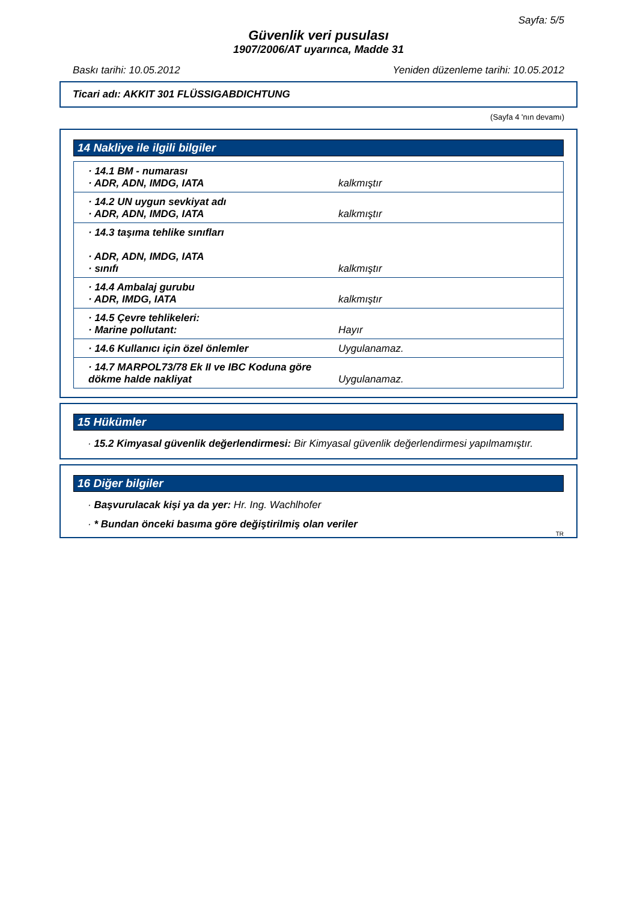Sayfa: 5/5
Güvenlik veri pusulası
1907/2006/AT uyarınca, Madde 31
Baskı tarihi: 10.05.2012 Yeniden düzenleme tarihi: 10.05.2012
Ticari adı: AKKIT 301 FLÜSSIGABDICHTUNG
(Sayfa 4 'nın devamı)
14 Nakliye ile ilgili bilgiler
| · 14.1 BM - numarası · ADR, ADN, IMDG, IATA | kalkmıştır |
| · 14.2 UN uygun sevkiyat adı · ADR, ADN, IMDG, IATA | kalkmıştır |
| · 14.3 taşıma tehlike sınıfları · ADR, ADN, IMDG, IATA · sınıfı | kalkmıştır |
| · 14.4 Ambalaj gurubu · ADR, IMDG, IATA | kalkmıştır |
| · 14.5 Çevre tehlikeleri: · Marine pollutant: | Hayır |
| · 14.6 Kullanıcı için özel önlemler | Uygulanamaz. |
| · 14.7 MARPOL73/78 Ek II ve IBC Koduna göre dökme halde nakliyat | Uygulanamaz. |
15 Hükümler
· 15.2 Kimyasal güvenlik değerlendirmesi: Bir Kimyasal güvenlik değerlendirmesi yapılmamıştır.
16 Diğer bilgiler
· Başvurulacak kişi ya da yer: Hr. Ing. Wachlhofer
· * Bundan önceki basıma göre değiştirilmiş olan veriler
TR